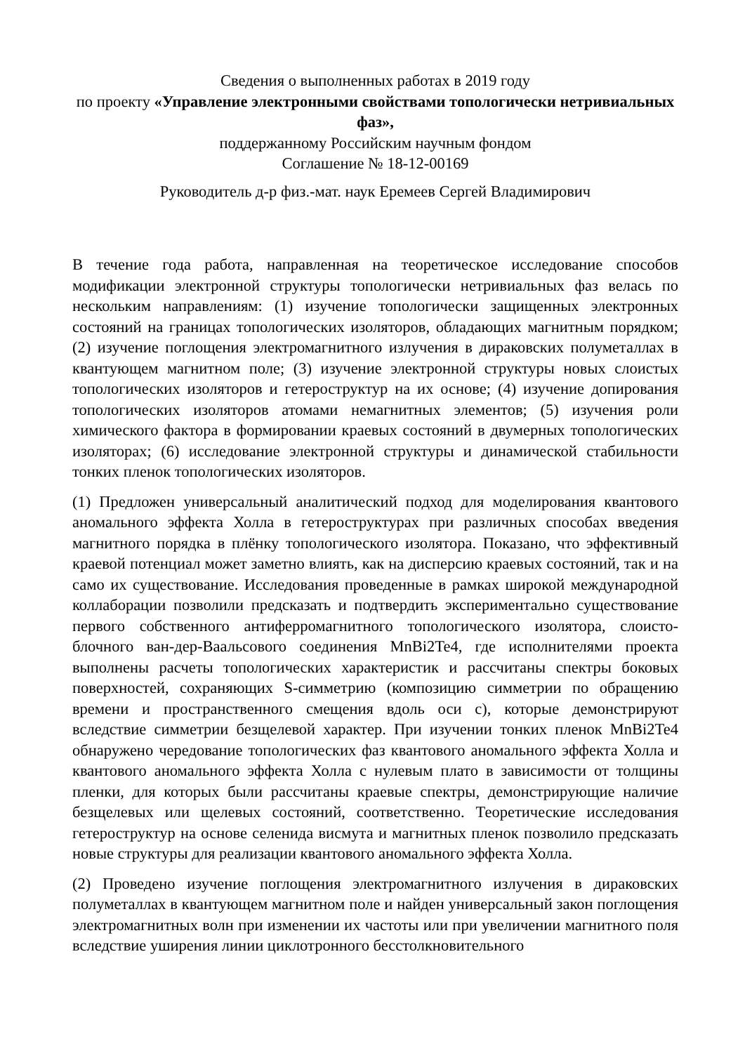Сведения о выполненных работах в 2019 году
по проекту «Управление электронными свойствами топологически нетривиальных фаз»,
поддержанному Российским научным фондом
Соглашение № 18-12-00169
Руководитель д-р физ.-мат. наук Еремеев Сергей Владимирович
В течение года работа, направленная на теоретическое исследование способов модификации электронной структуры топологически нетривиальных фаз велась по нескольким направлениям: (1) изучение топологически защищенных электронных состояний на границах топологических изоляторов, обладающих магнитным порядком; (2) изучение поглощения электромагнитного излучения в дираковских полуметаллах в квантующем магнитном поле; (3) изучение электронной структуры новых слоистых топологических изоляторов и гетероструктур на их основе; (4) изучение допирования топологических изоляторов атомами немагнитных элементов; (5) изучения роли химического фактора в формировании краевых состояний в двумерных топологических изоляторах; (6) исследование электронной структуры и динамической стабильности тонких пленок топологических изоляторов.
(1) Предложен универсальный аналитический подход для моделирования квантового аномального эффекта Холла в гетероструктурах при различных способах введения магнитного порядка в плёнку топологического изолятора. Показано, что эффективный краевой потенциал может заметно влиять, как на дисперсию краевых состояний, так и на само их существование. Исследования проведенные в рамках широкой международной коллаборации позволили предсказать и подтвердить экспериментально существование первого собственного антиферромагнитного топологического изолятора, слоисто-блочного ван-дер-Ваальсового соединения MnBi2Te4, где исполнителями проекта выполнены расчеты топологических характеристик и рассчитаны спектры боковых поверхностей, сохраняющих S-симметрию (композицию симметрии по обращению времени и пространственного смещения вдоль оси c), которые демонстрируют вследствие симметрии безщелевой характер. При изучении тонких пленок MnBi2Te4 обнаружено чередование топологических фаз квантового аномального эффекта Холла и квантового аномального эффекта Холла с нулевым плато в зависимости от толщины пленки, для которых были рассчитаны краевые спектры, демонстрирующие наличие безщелевых или щелевых состояний, соответственно. Теоретические исследования гетероструктур на основе селенида висмута и магнитных пленок позволило предсказать новые структуры для реализации квантового аномального эффекта Холла.
(2) Проведено изучение поглощения электромагнитного излучения в дираковских полуметаллах в квантующем магнитном поле и найден универсальный закон поглощения электромагнитных волн при изменении их частоты или при увеличении магнитного поля вследствие уширения линии циклотронного бесстолкновительного